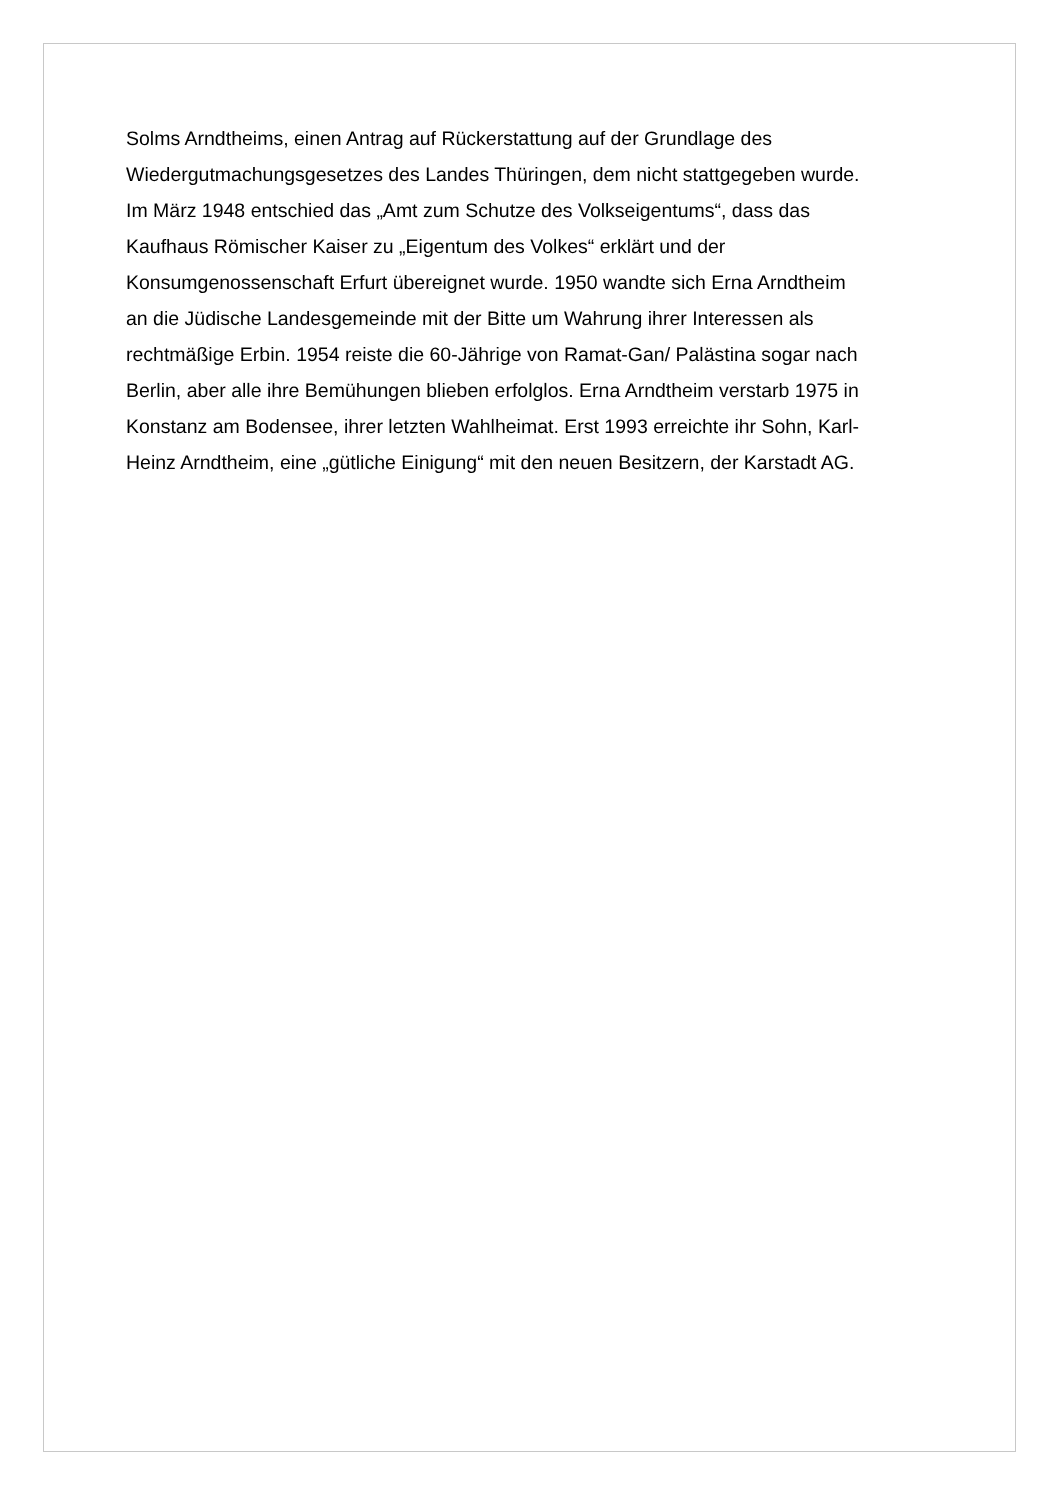Solms Arndtheims, einen Antrag auf Rückerstattung auf der Grundlage des
Wiedergutmachungsgesetzes des Landes Thüringen, dem nicht stattgegeben wurde.
Im März 1948 entschied das „Amt zum Schutze des Volkseigentums“, dass das
Kaufhaus Römischer Kaiser zu „Eigentum des Volkes“ erklärt und der
Konsumgenossenschaft Erfurt übereignet wurde. 1950 wandte sich Erna Arndtheim
an die Jüdische Landesgemeinde mit der Bitte um Wahrung ihrer Interessen als
rechtmäßige Erbin. 1954 reiste die 60-Jährige von Ramat-Gan/ Palästina sogar nach
Berlin, aber alle ihre Bemühungen blieben erfolglos. Erna Arndtheim verstarb 1975 in
Konstanz am Bodensee, ihrer letzten Wahlheimat. Erst 1993 erreichte ihr Sohn, Karl-
Heinz Arndtheim, eine „gütliche Einigung“ mit den neuen Besitzern, der Karstadt AG.